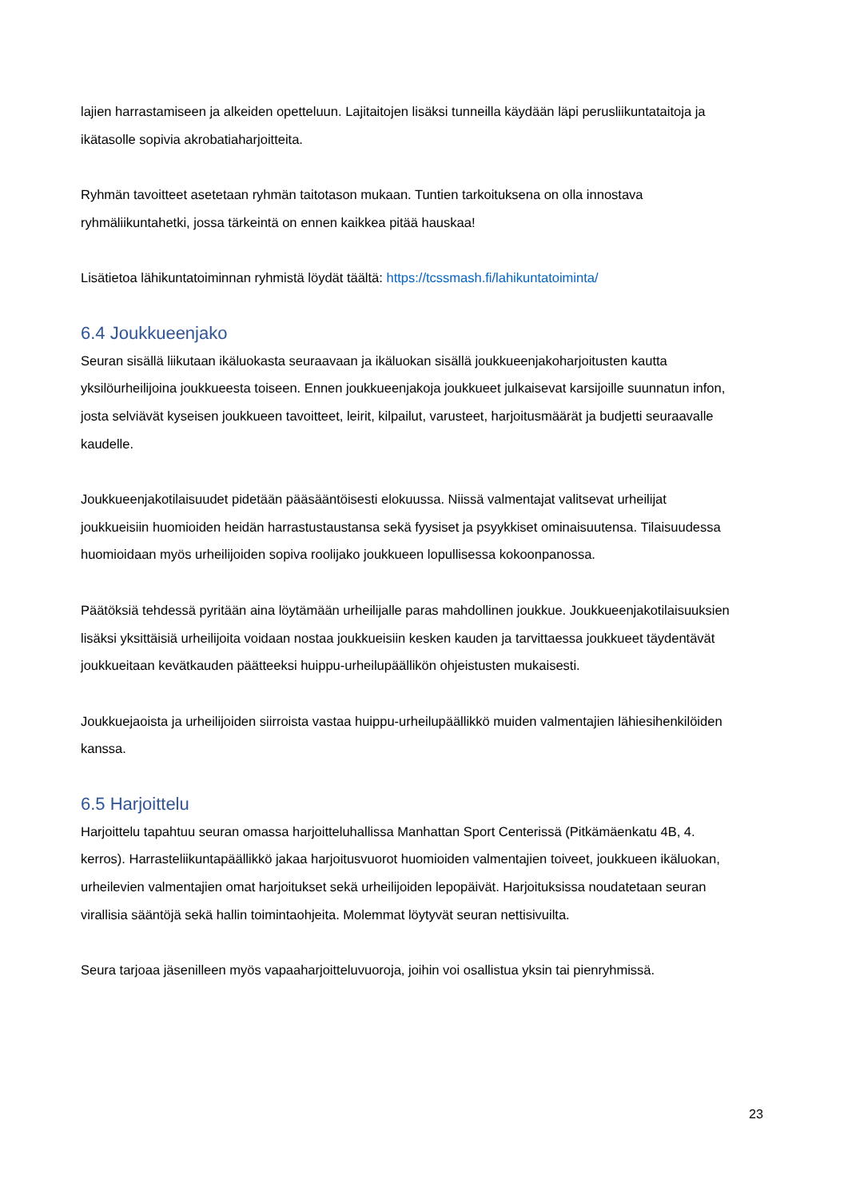lajien harrastamiseen ja alkeiden opetteluun. Lajitaitojen lisäksi tunneilla käydään läpi perusliikuntataitoja ja ikätasolle sopivia akrobatiaharjoitteita.
Ryhmän tavoitteet asetetaan ryhmän taitotason mukaan. Tuntien tarkoituksena on olla innostava ryhmäliikuntahetki, jossa tärkeintä on ennen kaikkea pitää hauskaa!
Lisätietoa lähikuntatoiminnan ryhmistä löydät täältä: https://tcssmash.fi/lahikuntatoiminta/
6.4 Joukkueenjako
Seuran sisällä liikutaan ikäluokasta seuraavaan ja ikäluokan sisällä joukkueenjakoharjoitusten kautta yksilöurheilijoina joukkueesta toiseen. Ennen joukkueenjakoja joukkueet julkaisevat karsijoille suunnatun infon, josta selviävät kyseisen joukkueen tavoitteet, leirit, kilpailut, varusteet, harjoitusmäärät ja budjetti seuraavalle kaudelle.
Joukkueenjakotilaisuudet pidetään pääsääntöisesti elokuussa. Niissä valmentajat valitsevat urheilijat joukkueisiin huomioiden heidän harrastustaustansa sekä fyysiset ja psyykkiset ominaisuutensa. Tilaisuudessa huomioidaan myös urheilijoiden sopiva roolijako joukkueen lopullisessa kokoonpanossa.
Päätöksiä tehdessä pyritään aina löytämään urheilijalle paras mahdollinen joukkue. Joukkueenjakotilaisuuksien lisäksi yksittäisiä urheilijoita voidaan nostaa joukkueisiin kesken kauden ja tarvittaessa joukkueet täydentävät joukkueitaan kevätkauden päätteeksi huippu-urheilupäällikön ohjeistusten mukaisesti.
Joukkuejaoista ja urheilijoiden siirroista vastaa huippu-urheilupäällikkö muiden valmentajien lähiesihenkilöiden kanssa.
6.5 Harjoittelu
Harjoittelu tapahtuu seuran omassa harjoitteluhallissa Manhattan Sport Centerissä (Pitkämäenkatu 4B, 4. kerros). Harrasteliikuntapäällikkö jakaa harjoitusvuorot huomioiden valmentajien toiveet, joukkueen ikäluokan, urheilevien valmentajien omat harjoitukset sekä urheilijoiden lepopäivät. Harjoituksissa noudatetaan seuran virallisia sääntöjä sekä hallin toimintaohjeita. Molemmat löytyvät seuran nettisivuilta.
Seura tarjoaa jäsenilleen myös vapaaharjoitteluvuoroja, joihin voi osallistua yksin tai pienryhmissä.
23